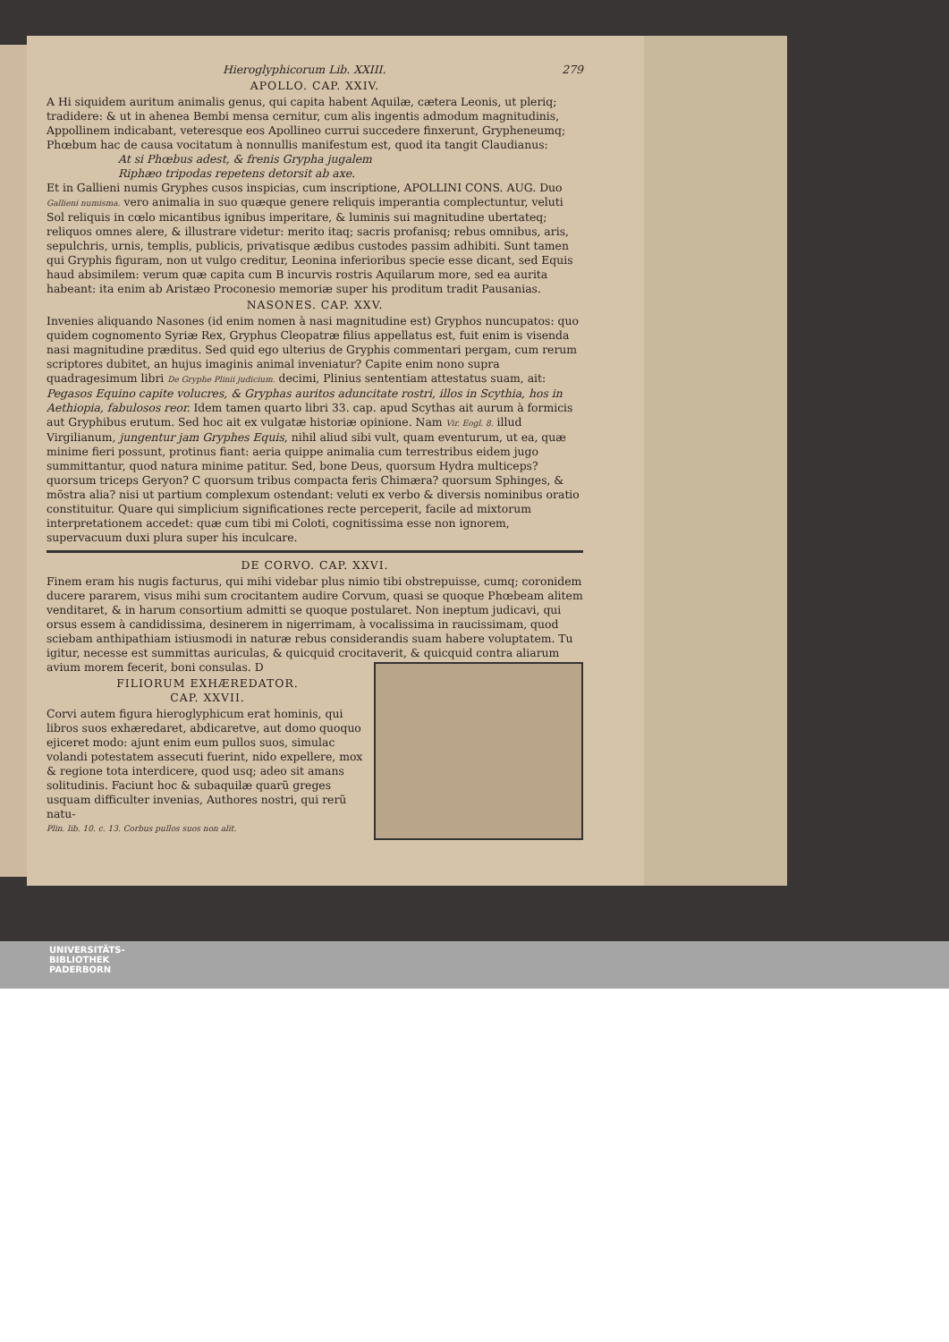Hieroglyphicorum Lib. XXIII. 279
APOLLO. CAP. XXIV.
A Hi siquidem auritum animalis genus, qui capita habent Aquilæ, cætera Leonis, ut pleriq; tradidere: & ut in ahenea Bembi mensa cernitur, cum alis ingentis admodum magnitudinis, Appollinem indicabant, veteresque eos Apollineo currui succedere finxerunt, Grypheneumq; Phœbum hac de causa vocitatum à nonnullis manifestum est, quod ita tangit Claudianus:
At si Phœbus adest, & frenis Grypha jugalem
Riphæo tripodas repetens detorsit ab axe.
Et in Gallieni numis Gryphes cusos inspicias, cum inscriptione, APOLLINI CONS. AUG. Duo Gallieni numisma. vero animalia in suo quæque genere reliquis imperantia complectuntur, veluti Sol reliquis in cœlo micantibus ignibus imperitare, & luminis sui magnitudine ubertateq; reliquos omnes alere, & illustrare videtur: merito itaq; sacris profanisq; rebus omnibus, aris, sepulchris, urnis, templis, publicis, privatisque ædibus custodes passim adhibiti. Sunt tamen qui Gryphis figuram, non ut vulgo creditur, Leonina inferioribus specie esse dicant, sed Equis haud absimilem: verum quæ capita cum B incurvis rostris Aquilarum more, sed ea aurita habeant: ita enim ab Aristæo Proconesio memoriæ super his proditum tradit Pausanias.
NASONES. CAP. XXV.
Invenies aliquando Nasones (id enim nomen à nasi magnitudine est) Gryphos nuncupatos: quo quidem cognomento Syriæ Rex, Gryphus Cleopatræ filius appellatus est, fuit enim is visenda nasi magnitudine præditus. Sed quid ego ulterius de Gryphis commentari pergam, cum rerum scriptores dubitet, an hujus imaginis animal inveniatur? Capite enim nono supra quadragesimum libri De Gryphe Plinii judicium. decimi, Plinius sententiam attestatus suam, ait: Pegasos Equino capite volucres, & Gryphas auritos aduncitate rostri, illos in Scythia, hos in Aethiopia, fabulosos reor. Idem tamen quarto libri 33. cap. apud Scythas ait aurum à formicis aut Gryphibus erutum. Sed hoc ait ex vulgatæ historiæ opinione. Nam Vir. Eogl. 8. illud Virgilianum, jungentur jam Gryphes Equis, nihil aliud sibi vult, quam eventurum, ut ea, quæ minime fieri possunt, protinus fiant: aeria quippe animalia cum terrestribus eidem jugo summittantur, quod natura minime patitur. Sed, bone Deus, quorsum Hydra multiceps? quorsum triceps Geryon? C quorsum tribus compacta feris Chimæra? quorsum Sphinges, & mõstra alia? nisi ut partium complexum ostendant: veluti ex verbo & diversis nominibus oratio constituitur. Quare qui simplicium significationes recte perceperit, facile ad mixtorum interpretationem accedet: quæ cum tibi mi Coloti, cognitissima esse non ignorem, supervacuum duxi plura super his inculcare.
DE CORVO. CAP. XXVI.
Finem eram his nugis facturus, qui mihi videbar plus nimio tibi obstrepuisse, cumq; coronidem ducere pararem, visus mihi sum crocitantem audire Corvum, quasi se quoque Phœbeam alitem venditaret, & in harum consortium admitti se quoque postularet. Non ineptum judicavi, qui orsus essem à candidissima, desinerem in nigerrimam, à vocalissima in raucissimam, quod sciebam anthipathiam istiusmodi in naturæ rebus considerandis suam habere voluptatem. Tu igitur, necesse est summittas auriculas, & quicquid crocitaverit, & quicquid con tra aliarum avium morem fecerit, boni consulas. D
FILIORUM EXHÆREDATOR.
CAP. XXVII.
Corvi autem figura hieroglyphicum erat hominis, qui libros suos exhæredaret, abdicaretve, aut domo quoquo ejiceret modo: ajunt enim eum pullos suos, simulac volandi potestatem assecuti fuerint, nido expellere, mox & regione tota interdicere, quod usq; adeo sit amans solitudinis. Faciunt hoc & subaquilæ quarũ greges usquam difficulter invenias, Authores nostri, qui rerũ natu-
Plin. lib. 10. c. 13. Corbus pullos suos non alit.
UNIVERSITÄTS-
BIBLIOTHEK
PADERBORN